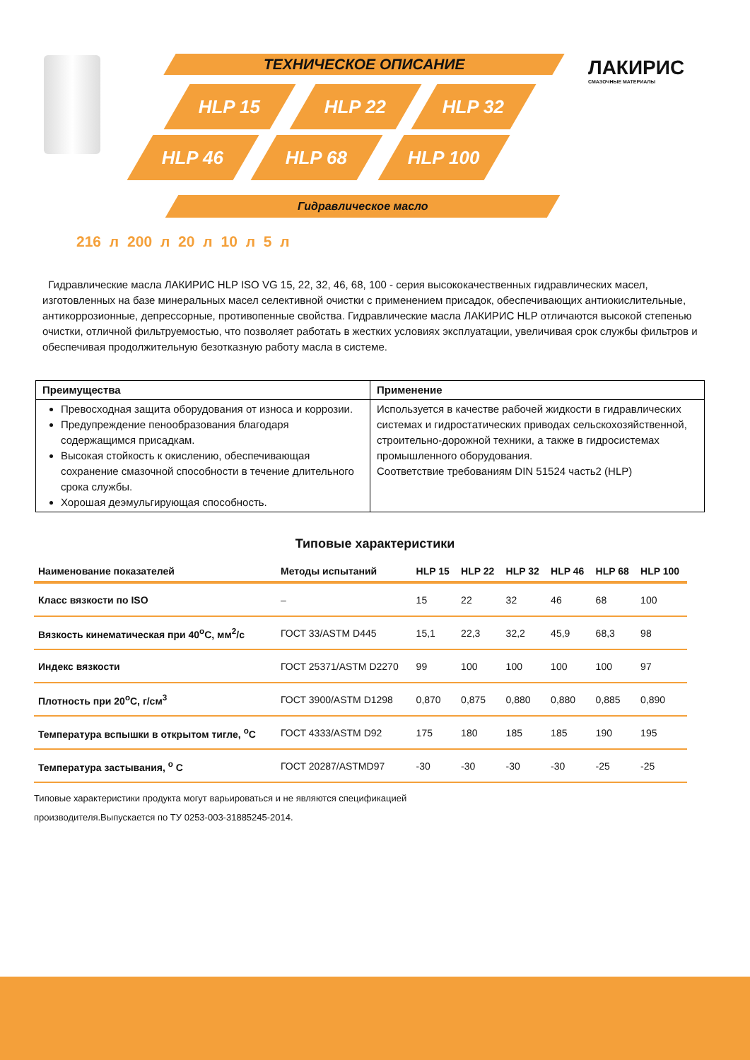ТЕХНИЧЕСКОЕ ОПИСАНИЕ
HLP 15 HLP 22 HLP 32
HLP 46 HLP 68 HLP 100
Гидравлическое масло
ЛАКИРИС
СМАЗОЧНЫЕ МАТЕРИАЛЫ
216 л 200 л 20 л 10 л 5 л
Гидравлические масла ЛАКИРИС HLP ISO VG 15, 22, 32, 46, 68, 100 - серия высококачественных гидравлических масел, изготовленных на базе минеральных масел селективной очистки с применением присадок, обеспечивающих антиокислительные, антикоррозионные, депрессорные, противопенные свойства. Гидравлические масла ЛАКИРИС HLP отличаются высокой степенью очистки, отличной фильтруемостью, что позволяет работать в жестких условиях эксплуатации, увеличивая срок службы фильтров и обеспечивая продолжительную безотказную работу масла в системе.
| Преимущества | Применение |
| --- | --- |
| Превосходная защита оборудования от износа и коррозии. Предупреждение пенообразования благодаря содержащимся присадкам. Высокая стойкость к окислению, обеспечивающая сохранение смазочной способности в течение длительного срока службы. Хорошая деэмульгирующая способность. | Используется в качестве рабочей жидкости в гидравлических системах и гидростатических приводах сельскохозяйственной, строительно-дорожной техники, а также в гидросистемах промышленного оборудования. Соответствие требованиям DIN 51524 часть2 (HLP) |
Типовые характеристики
| Наименование показателей | Методы испытаний | HLP 15 | HLP 22 | HLP 32 | HLP 46 | HLP 68 | HLP 100 |
| --- | --- | --- | --- | --- | --- | --- | --- |
| Класс вязкости по ISO | – | 15 | 22 | 32 | 46 | 68 | 100 |
| Вязкость кинематическая при 40<sup>o</sup>С, мм<sup>2</sup>/с | ГОСТ 33/ASTM D445 | 15,1 | 22,3 | 32,2 | 45,9 | 68,3 | 98 |
| Индекс вязкости | ГОСТ 25371/ASTM D2270 | 99 | 100 | 100 | 100 | 100 | 97 |
| Плотность при 20<sup>o</sup>С, г/см<sup>3</sup> | ГОСТ 3900/ASTM D1298 | 0,870 | 0,875 | 0,880 | 0,880 | 0,885 | 0,890 |
| Температура вспышки в открытом тигле, <sup>o</sup>С | ГОСТ 4333/ASTM D92 | 175 | 180 | 185 | 185 | 190 | 195 |
| Температура застывания, <sup>o</sup> С | ГОСТ 20287/ASTMD97 | -30 | -30 | -30 | -30 | -25 | -25 |
Типовые характеристики продукта могут варьироваться и не являются спецификацией
производителя.Выпускается по ТУ 0253-003-31885245-2014.